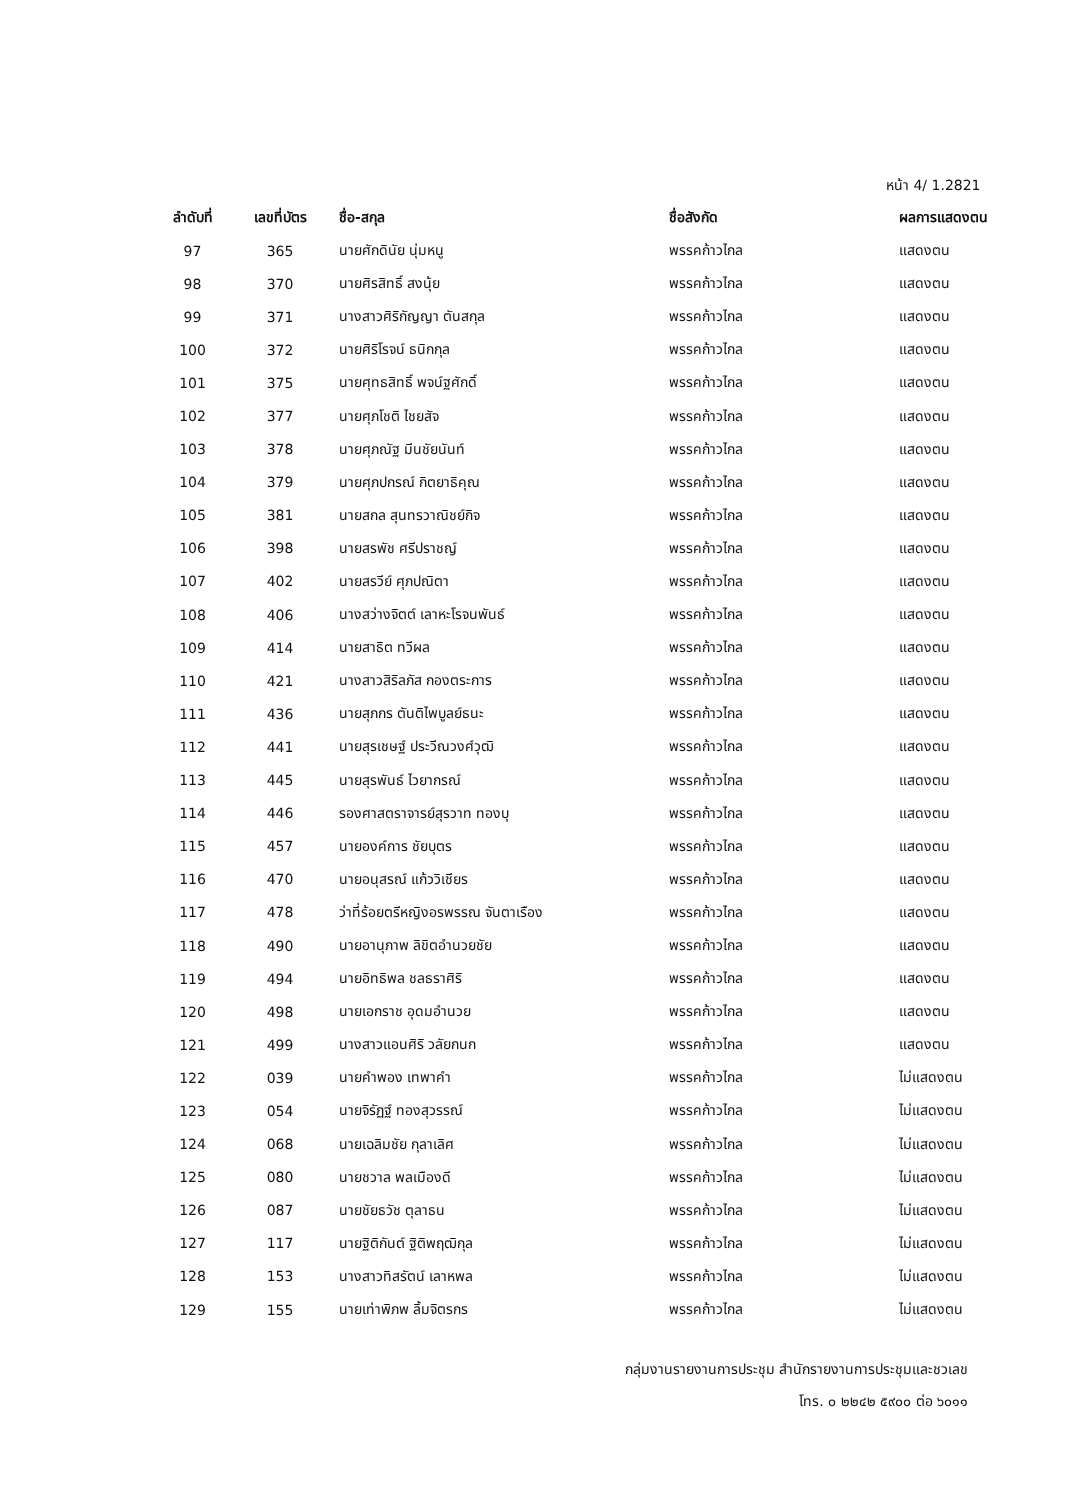หน้า 4/ 1.2821
| ลำดับที่ | เลขที่บัตร | ชื่อ-สกุล | ชื่อสังกัด | ผลการแสดงตน |
| --- | --- | --- | --- | --- |
| 97 | 365 | นายศักดินัย นุ่มหนู | พรรคก้าวไกล | แสดงตน |
| 98 | 370 | นายศิรสิทธิ์ สงนุ้ย | พรรคก้าวไกล | แสดงตน |
| 99 | 371 | นางสาวศิริกัญญา ตันสกุล | พรรคก้าวไกล | แสดงตน |
| 100 | 372 | นายศิริโรจน์ ธนิกกุล | พรรคก้าวไกล | แสดงตน |
| 101 | 375 | นายศุทธสิทธิ์ พจน์ฐศักดิ์ | พรรคก้าวไกล | แสดงตน |
| 102 | 377 | นายศุภโชติ ไชยสัจ | พรรคก้าวไกล | แสดงตน |
| 103 | 378 | นายศุภณัฐ มีนชัยนันท์ | พรรคก้าวไกล | แสดงตน |
| 104 | 379 | นายศุภปกรณ์ กิตยาธิคุณ | พรรคก้าวไกล | แสดงตน |
| 105 | 381 | นายสกล สุนทรวาณิชย์กิจ | พรรคก้าวไกล | แสดงตน |
| 106 | 398 | นายสรพัช ศรีปราชญ์ | พรรคก้าวไกล | แสดงตน |
| 107 | 402 | นายสรวีย์ ศุภปณิตา | พรรคก้าวไกล | แสดงตน |
| 108 | 406 | นางสว่างจิตต์ เลาหะโรจนพันธ์ | พรรคก้าวไกล | แสดงตน |
| 109 | 414 | นายสาธิต ทวีผล | พรรคก้าวไกล | แสดงตน |
| 110 | 421 | นางสาวสิริลภัส กองตระการ | พรรคก้าวไกล | แสดงตน |
| 111 | 436 | นายสุภกร ตันติไพบูลย์ธนะ | พรรคก้าวไกล | แสดงตน |
| 112 | 441 | นายสุรเชษฐ์ ประวีณวงศ์วุฒิ | พรรคก้าวไกล | แสดงตน |
| 113 | 445 | นายสุรพันธ์ ไวยากรณ์ | พรรคก้าวไกล | แสดงตน |
| 114 | 446 | รองศาสตราจารย์สุรวาท ทองบุ | พรรคก้าวไกล | แสดงตน |
| 115 | 457 | นายองค์การ ชัยบุตร | พรรคก้าวไกล | แสดงตน |
| 116 | 470 | นายอนุสรณ์ แก้ววิเชียร | พรรคก้าวไกล | แสดงตน |
| 117 | 478 | ว่าที่ร้อยตรีหญิงอรพรรณ จันตาเรือง | พรรคก้าวไกล | แสดงตน |
| 118 | 490 | นายอานุภาพ ลิขิตอำนวยชัย | พรรคก้าวไกล | แสดงตน |
| 119 | 494 | นายอิทธิพล ชลธราศิริ | พรรคก้าวไกล | แสดงตน |
| 120 | 498 | นายเอกราช อุดมอำนวย | พรรคก้าวไกล | แสดงตน |
| 121 | 499 | นางสาวแอนศิริ วลัยกนก | พรรคก้าวไกล | แสดงตน |
| 122 | 039 | นายคำพอง เทพาคำ | พรรคก้าวไกล | ไม่แสดงตน |
| 123 | 054 | นายจิรัฏฐ์ ทองสุวรรณ์ | พรรคก้าวไกล | ไม่แสดงตน |
| 124 | 068 | นายเฉลิมชัย กุลาเลิศ | พรรคก้าวไกล | ไม่แสดงตน |
| 125 | 080 | นายชวาล พลเมืองดี | พรรคก้าวไกล | ไม่แสดงตน |
| 126 | 087 | นายชัยธวัช ตุลาธน | พรรคก้าวไกล | ไม่แสดงตน |
| 127 | 117 | นายฐิติกันต์ ฐิติพฤฒิกุล | พรรคก้าวไกล | ไม่แสดงตน |
| 128 | 153 | นางสาวทิสรัตน์ เลาหพล | พรรคก้าวไกล | ไม่แสดงตน |
| 129 | 155 | นายเท่าพิภพ ลิ้มจิตรกร | พรรคก้าวไกล | ไม่แสดงตน |
กลุ่มงานรายงานการประชุม สำนักรายงานการประชุมและชวเลข
โทร. ๐ ๒๒๔๒ ๕๙๐๐ ต่อ ๖๐๑๑